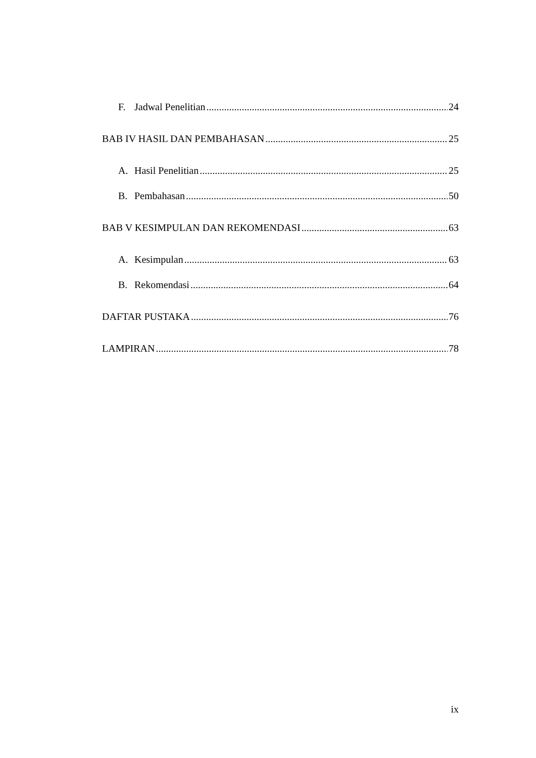F. Jadwal Penelitian 24
BAB IV HASIL DAN PEMBAHASAN 25
A. Hasil Penelitian 25
B. Pembahasan 50
BAB V KESIMPULAN DAN REKOMENDASI 63
A. Kesimpulan 63
B. Rekomendasi 64
DAFTAR PUSTAKA 76
LAMPIRAN 78
ix